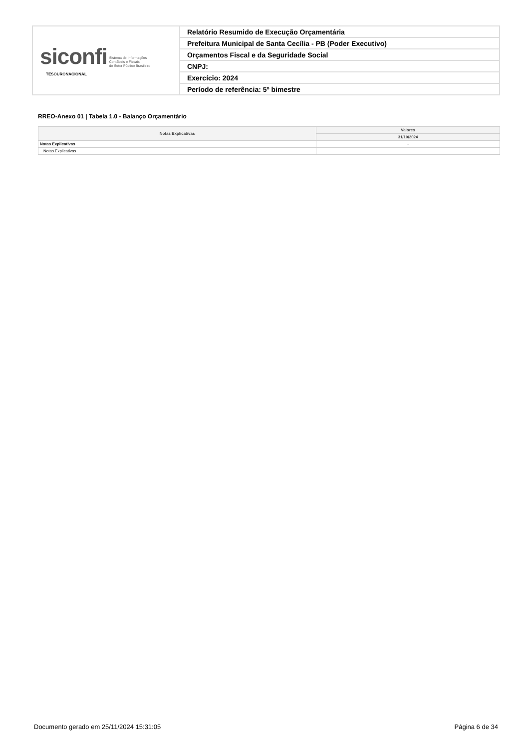| siconfi Sistema de Informações Contábeis e Fiscais do Setor Público Brasileiro TESOURONACIONAL | Relatório Resumido de Execução Orçamentária |
| | Prefeitura Municipal de Santa Cecília - PB (Poder Executivo) |
| | Orçamentos Fiscal e da Seguridade Social |
| | CNPJ: |
| | Exercício: 2024 |
| | Período de referência: 5º bimestre |
RREO-Anexo 01 | Tabela 1.0 - Balanço Orçamentário
| Notas Explicativas | Valores |
| --- | --- |
| | 31/10/2024 |
| Notas Explicativas | - |
| Notas Explicativas | |
Documento gerado em 25/11/2024 15:31:05 Página 6 de 34